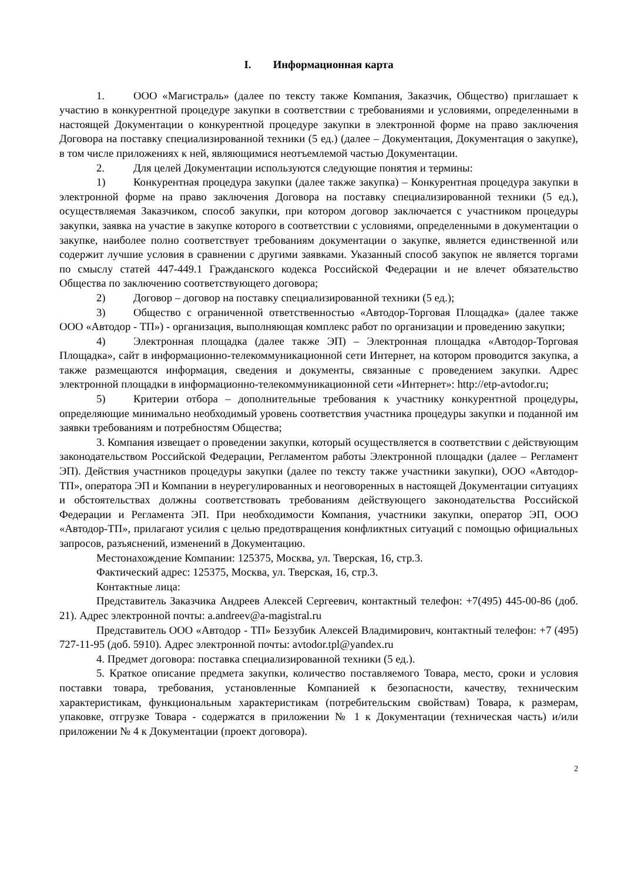I. Информационная карта
1. ООО «Магистраль» (далее по тексту также Компания, Заказчик, Общество) приглашает к участию в конкурентной процедуре закупки в соответствии с требованиями и условиями, определенными в настоящей Документации о конкурентной процедуре закупки в электронной форме на право заключения Договора на поставку специализированной техники (5 ед.) (далее – Документация, Документация о закупке), в том числе приложениях к ней, являющимися неотъемлемой частью Документации.
2. Для целей Документации используются следующие понятия и термины:
1) Конкурентная процедура закупки (далее также закупка) – Конкурентная процедура закупки в электронной форме на право заключения Договора на поставку специализированной техники (5 ед.), осуществляемая Заказчиком, способ закупки, при котором договор заключается с участником процедуры закупки, заявка на участие в закупке которого в соответствии с условиями, определенными в документации о закупке, наиболее полно соответствует требованиям документации о закупке, является единственной или содержит лучшие условия в сравнении с другими заявками. Указанный способ закупок не является торгами по смыслу статей 447-449.1 Гражданского кодекса Российской Федерации и не влечет обязательство Общества по заключению соответствующего договора;
2) Договор – договор на поставку специализированной техники (5 ед.);
3) Общество с ограниченной ответственностью «Автодор-Торговая Площадка» (далее также ООО «Автодор - ТП») - организация, выполняющая комплекс работ по организации и проведению закупки;
4) Электронная площадка (далее также ЭП) – Электронная площадка «Автодор-Торговая Площадка», сайт в информационно-телекоммуникационной сети Интернет, на котором проводится закупка, а также размещаются информация, сведения и документы, связанные с проведением закупки. Адрес электронной площадки в информационно-телекоммуникационной сети «Интернет»: http://etp-avtodor.ru;
5) Критерии отбора – дополнительные требования к участнику конкурентной процедуры, определяющие минимально необходимый уровень соответствия участника процедуры закупки и поданной им заявки требованиям и потребностям Общества;
3. Компания извещает о проведении закупки, который осуществляется в соответствии с действующим законодательством Российской Федерации, Регламентом работы Электронной площадки (далее – Регламент ЭП). Действия участников процедуры закупки (далее по тексту также участники закупки), ООО «Автодор-ТП», оператора ЭП и Компании в неурегулированных и неоговоренных в настоящей Документации ситуациях и обстоятельствах должны соответствовать требованиям действующего законодательства Российской Федерации и Регламента ЭП. При необходимости Компания, участники закупки, оператор ЭП, ООО «Автодор-ТП», прилагают усилия с целью предотвращения конфликтных ситуаций с помощью официальных запросов, разъяснений, изменений в Документацию.
Местонахождение Компании: 125375, Москва, ул. Тверская, 16, стр.3.
Фактический адрес: 125375, Москва, ул. Тверская, 16, стр.3.
Контактные лица:
Представитель Заказчика Андреев Алексей Сергеевич, контактный телефон: +7(495) 445-00-86 (доб. 21). Адрес электронной почты: a.andreev@a-magistral.ru
Представитель ООО «Автодор - ТП» Беззубик Алексей Владимирович, контактный телефон: +7 (495) 727-11-95 (доб. 5910). Адрес электронной почты: avtodor.tpl@yandex.ru
4. Предмет договора: поставка специализированной техники (5 ед.).
5. Краткое описание предмета закупки, количество поставляемого Товара, место, сроки и условия поставки товара, требования, установленные Компанией к безопасности, качеству, техническим характеристикам, функциональным характеристикам (потребительским свойствам) Товара, к размерам, упаковке, отгрузке Товара - содержатся в приложении № 1 к Документации (техническая часть) и/или приложении № 4 к Документации (проект договора).
2